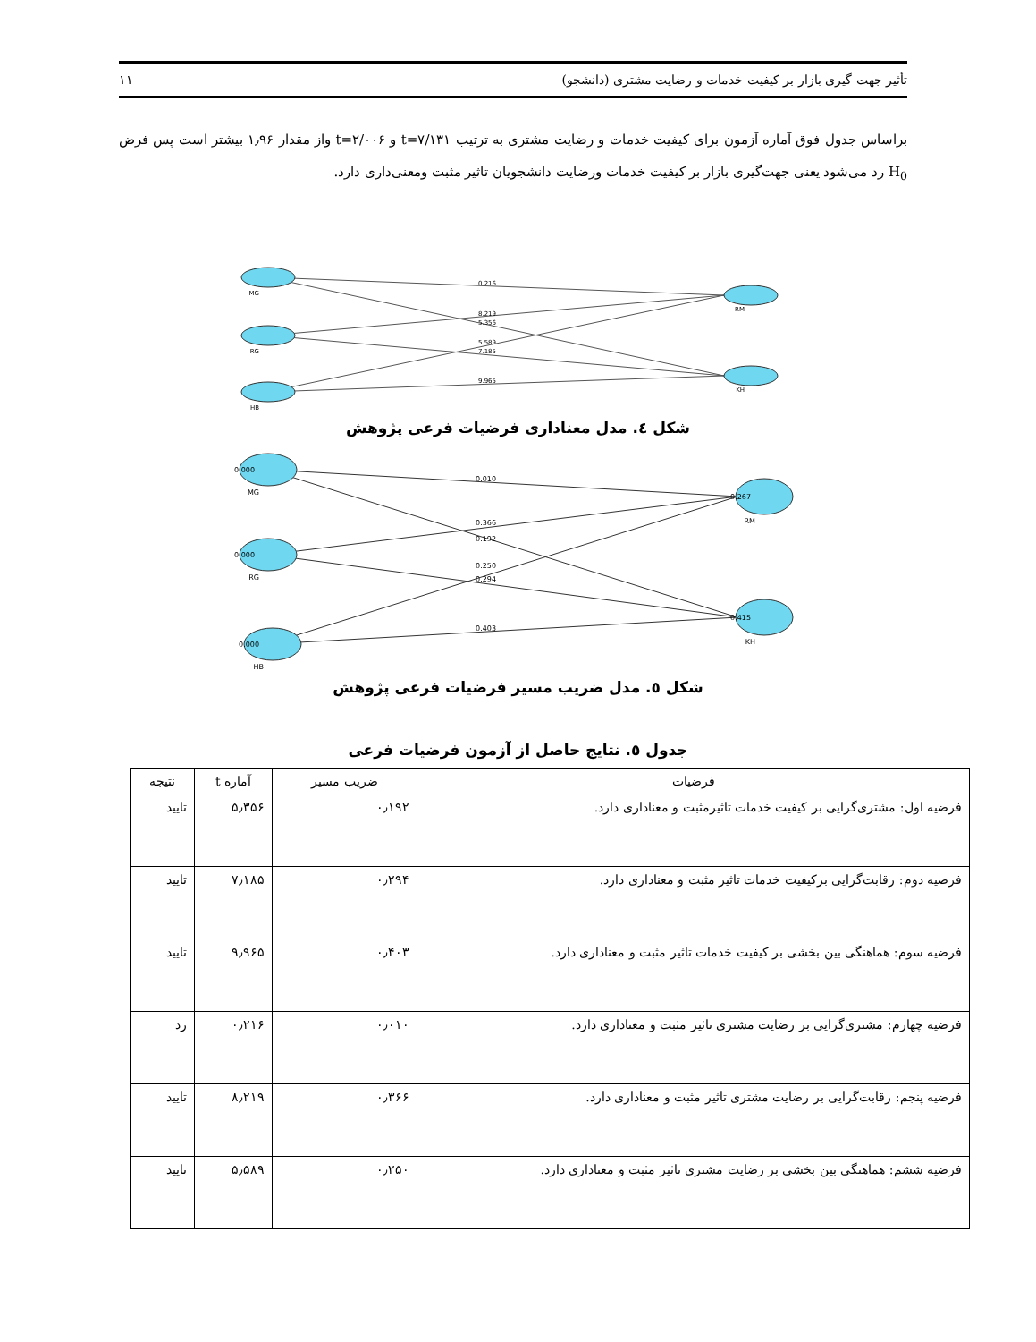تأثیر جهت گیری بازار بر کیفیت خدمات و رضایت مشتری (دانشجو) ۱۱
براساس جدول فوق آماره آزمون برای کیفیت خدمات و رضایت مشتری به ترتیب t=۷/۱۳۱ و t=۲/۰۰۶ واز مقدار ۱٫۹۶ بیشتر است پس فرض H<sub>0</sub> رد می‌شود یعنی جهت‌گیری بازار بر کیفیت خدمات ورضایت دانشجویان تاثیر مثبت ومعنی‌داری دارد.
MG
RG
HB
RM
KH
0.216
8.219
5.356
5.589
7.185
9.965
شکل ٤. مدل معناداری فرضیات فرعی پژوهش
0.000
0.000
0.000
0.267
0.415
MG
RG
HB
RM
KH
0.010
0.366
0.192
0.250
0.294
0.403
شکل ٥. مدل ضریب مسیر فرضیات فرعی پژوهش
جدول ٥. نتایج حاصل از آزمون فرضیات فرعی
| فرضیات | ضریب مسیر | آماره t | نتیجه |
| --- | --- | --- | --- |
| فرضیه اول: مشتری‌گرایی بر کیفیت خدمات تاثیرمثبت و معناداری دارد. | ۰٫۱۹۲ | ۵٫۳۵۶ | تایید |
| فرضیه دوم: رقابت‌گرایی برکیفیت خدمات تاثیر مثبت و معناداری دارد. | ۰٫۲۹۴ | ۷٫۱۸۵ | تایید |
| فرضیه سوم: هماهنگی بین بخشی بر کیفیت خدمات تاثیر مثبت و معناداری دارد. | ۰٫۴۰۳ | ۹٫۹۶۵ | تایید |
| فرضیه چهارم: مشتری‌گرایی بر رضایت مشتری تاثیر مثبت و معناداری دارد. | ۰٫۰۱۰ | ۰٫۲۱۶ | رد |
| فرضیه پنجم: رقابت‌گرایی بر رضایت مشتری تاثیر مثبت و معناداری دارد. | ۰٫۳۶۶ | ۸٫۲۱۹ | تایید |
| فرضیه ششم: هماهنگی بین بخشی بر رضایت مشتری تاثیر مثبت و معناداری دارد. | ۰٫۲۵۰ | ۵٫۵۸۹ | تایید |